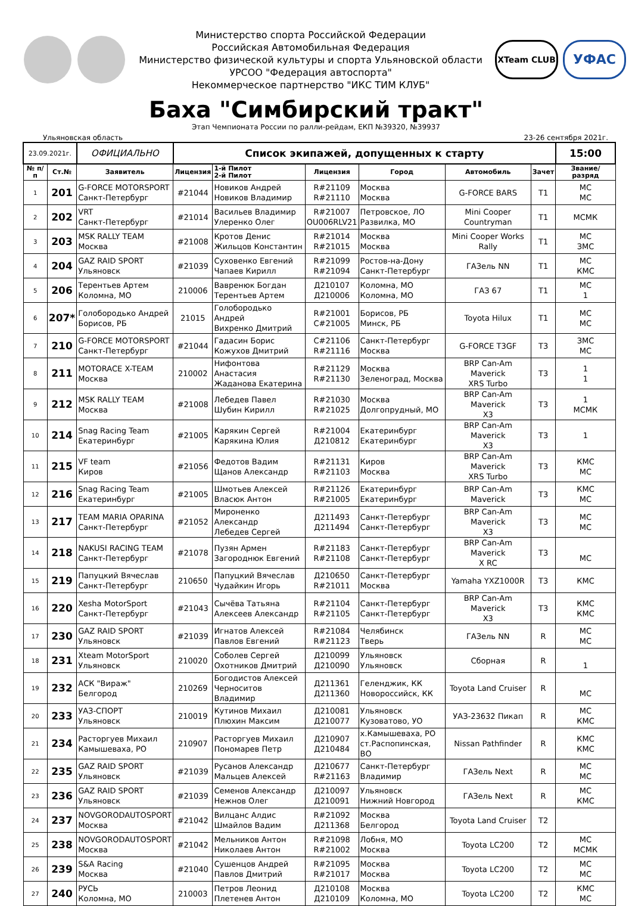Министерство спорта Российской Федерации
Российская Автомобильная Федерация
Министерство физической культуры и спорта Ульяновской области
УРСОО "Федерация автоспорта"
Некоммерческое партнерство "ИКС ТИМ КЛУБ"
XTeam CLUB
УФАС
Баха "Симбирский тракт"
Этап Чемпионата России по ралли-рейдам, ЕКП №39320, №39937
Ульяновская область 23-26 сентября 2021г.
| 23.09.2021г. | | ОФИЦИАЛЬНО | Список экипажей, допущенных к старту | | | | | | 15:00 |
| № п/п | Ст.№ | Заявитель | Лицензия | 1-й Пилот 2-й Пилот | Лицензия | Город | Автомобиль | Зачет | Звание/ разряд |
| 1 | 201 | G-FORCE MOTORSPORT Санкт-Петербург | #21044 | Новиков Андрей Новиков Владимир | R#21109 R#21110 | Москва Москва | G-FORCE BARS | T1 | МС МС |
| 2 | 202 | VRT Санкт-Петербург | #21014 | Васильев Владимир Улеренко Олег | R#21007 OU006RLV21 | Петровское, ЛО Развилка, МО | Mini Cooper Countryman | T1 | МСМК |
| 3 | 203 | MSK RALLY TEAM Москва | #21008 | Кротов Денис Жильцов Константин | R#21014 R#21015 | Москва Москва | Mini Cooper Works Rally | T1 | МС ЗМС |
| 4 | 204 | GAZ RAID SPORT Ульяновск | #21039 | Суховенко Евгений Чапаев Кирилл | R#21099 R#21094 | Ростов-на-Дону Санкт-Петербург | ГАЗель NN | T1 | МС КМС |
| 5 | 206 | Терентьев Артем Коломна, МО | 210006 | Вавренюк Богдан Терентьев Артем | Д210107 Д210006 | Коломна, МО Коломна, МО | ГАЗ 67 | T1 | МС 1 |
| 6 | 207* | Голобородько Андрей Борисов, РБ | 21015 | Голобородько Андрей Вихренко Дмитрий | R#21001 C#21005 | Борисов, РБ Минск, РБ | Toyota Hilux | T1 | МС МС |
| 7 | 210 | G-FORCE MOTORSPORT Санкт-Петербург | #21044 | Гадасин Борис Кожухов Дмитрий | C#21106 R#21116 | Санкт-Петербург Москва | G-FORCE T3GF | T3 | ЗМС МС |
| 8 | 211 | MOTORACE X-TEAM Москва | 210002 | Нифонтова Анастасия Жаданова Екатерина | R#21129 R#21130 | Москва Зеленоград, Москва | BRP Can-Am Maverick XRS Turbo | T3 | 1 1 |
| 9 | 212 | MSK RALLY TEAM Москва | #21008 | Лебедев Павел Шубин Кирилл | R#21030 R#21025 | Москва Долгопрудный, МО | BRP Can-Am Maverick X3 | T3 | 1 МСМК |
| 10 | 214 | Snag Racing Team Екатеринбург | #21005 | Карякин Сергей Карякина Юлия | R#21004 Д210812 | Екатеринбург Екатеринбург | BRP Can-Am Maverick X3 | T3 | 1 |
| 11 | 215 | VF team Киров | #21056 | Федотов Вадим Щанов Александр | R#21131 R#21103 | Киров Москва | BRP Can-Am Maverick XRS Turbo | T3 | КМС МС |
| 12 | 216 | Snag Racing Team Екатеринбург | #21005 | Шмотьев Алексей Власюк Антон | R#21126 R#21005 | Екатеринбург Екатеринбург | BRP Can-Am Maverick | T3 | КМС МС |
| 13 | 217 | TEAM MARIA OPARINA Санкт-Петербург | #21052 | Мироненко Александр Лебедев Сергей | Д211493 Д211494 | Санкт-Петербург Санкт-Петербург | BRP Can-Am Maverick X3 | T3 | МС МС |
| 14 | 218 | NAKUSI RACING TEAM Санкт-Петербург | #21078 | Пузян Армен Загороднюк Евгений | R#21183 R#21108 | Санкт-Петербург Санкт-Петербург | BRP Can-Am Maverick X RC | T3 | МС |
| 15 | 219 | Папуцкий Вячеслав Санкт-Петербург | 210650 | Папуцкий Вячеслав Чудайкин Игорь | Д210650 R#21011 | Санкт-Петербург Москва | Yamaha YXZ1000R | T3 | КМС |
| 16 | 220 | Xesha MotorSport Санкт-Петербург | #21043 | Сычёва Татьяна Алексеев Александр | R#21104 R#21105 | Санкт-Петербург Санкт-Петербург | BRP Can-Am Maverick X3 | T3 | КМС КМС |
| 17 | 230 | GAZ RAID SPORT Ульяновск | #21039 | Игнатов Алексей Павлов Евгений | R#21084 R#21123 | Челябинск Тверь | ГАЗель NN | R | МС МС |
| 18 | 231 | Xteam MotorSport Ульяновск | 210020 | Соболев Сергей Охотников Дмитрий | Д210099 Д210090 | Ульяновск Ульяновск | Сборная | R | 1 |
| 19 | 232 | АСК "Вираж" Белгород | 210269 | Богодистов Алексей Черноситов Владимир | Д211361 Д211360 | Геленджик, КК Новороссийск, КК | Toyota Land Cruiser | R | МС |
| 20 | 233 | УАЗ-СПОРТ Ульяновск | 210019 | Кутинов Михаил Плюхин Максим | Д210081 Д210077 | Ульяновск Кузоватово, УО | УАЗ-23632 Пикап | R | МС КМС |
| 21 | 234 | Расторгуев Михаил Камышеваха, РО | 210907 | Расторгуев Михаил Пономарев Петр | Д210907 Д210484 | х.Камышеваха, РО ст.Распопинская, ВО | Nissan Pathfinder | R | КМС КМС |
| 22 | 235 | GAZ RAID SPORT Ульяновск | #21039 | Русанов Александр Мальцев Алексей | Д210677 R#21163 | Санкт-Петербург Владимир | ГАЗель Next | R | МС МС |
| 23 | 236 | GAZ RAID SPORT Ульяновск | #21039 | Семенов Александр Нежнов Олег | Д210097 Д210091 | Ульяновск Нижний Новгород | ГАЗель Next | R | МС КМС |
| 24 | 237 | NOVGORODAUTOSPORT Москва | #21042 | Вилцанс Алдис Шмайлов Вадим | R#21092 Д211368 | Москва Белгород | Toyota Land Cruiser | T2 | |
| 25 | 238 | NOVGORODAUTOSPORT Москва | #21042 | Мельников Антон Николаев Антон | R#21098 R#21002 | Лобня, МО Москва | Toyota LC200 | T2 | МС МСМК |
| 26 | 239 | S&A Racing Москва | #21040 | Сушенцов Андрей Павлов Дмитрий | R#21095 R#21017 | Москва Москва | Toyota LC200 | T2 | МС МС |
| 27 | 240 | РУСЬ Коломна, МО | 210003 | Петров Леонид Плетенев Антон | Д210108 Д210109 | Москва Коломна, МО | Toyota LC200 | T2 | КМС МС |